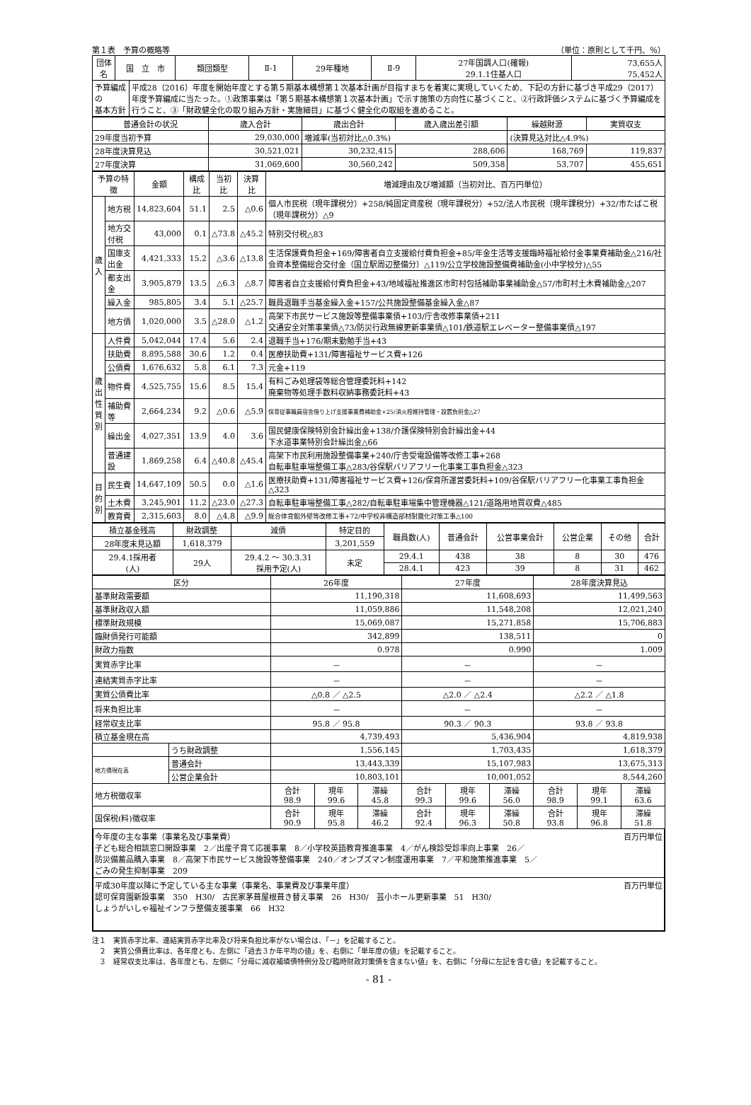第１表　予算の概略等 （単位：原則として千円、％）
| 団体名 | 国 立 市 | | 類団類型 | Ⅱ-1 | 29年種地 | Ⅱ-9 | 27年国調人口(確報) 29.1.1住基人口 | 73,655人 75,452人 |
| --- | --- | --- | --- | --- | --- | --- | --- | --- |
| 予算編成の 基本方針 | | 平成28（2016）年度を開始年度とする第５期基本構想第１次基本計画が目指すまちを着実に実現していくため、下記の方針に基づき平成29（2017）年度予算編成に当たった。①政策事業は「第５期基本構想第１次基本計画」で示す施策の方向性に基づくこと、②行政評価システムに基づく予算編成を行うこと、③「財政健全化の取り組み方針・実施細目」に基づく健全化の取組を進めること。 | | | | | | |
| 普通会計の状況 | 歳入合計 | 歳出合計 | 歳入歳出差引額 | 繰越財源 | 実質収支 |
| --- | --- | --- | --- | --- | --- |
| 29年度当初予算 | 29,030,000 | 増減率(当初対比△0.3%) | | (決算見込対比△4.9%) | |
| 28年度決算見込 | 30,521,021 | 30,232,415 | 288,606 | 168,769 | 119,837 |
| 27年度決算 | 31,069,600 | 30,560,242 | 509,358 | 53,707 | 455,651 |
| 予算の特徴 | | 金額 | 構成比 | 当初比 | 決算比 | 増減理由及び増減額（当初対比、百万円単位） |
| --- | --- | --- | --- | --- | --- | --- |
| 歳 入 | 地方税 | 14,823,604 | 51.1 | 2.5 | △0.6 | 個人市民税（現年課税分）+258/純固定資産税（現年課税分）+52/法人市民税（現年課税分）+32/市たばこ税（現年課税分）△9 |
| | 地方交付税 | 43,000 | 0.1 | △73.8 | △45.2 | 特別交付税△83 |
| | 国庫支出金 | 4,421,333 | 15.2 | △3.6 | △13.8 | 生活保護費負担金+169/障害者自立支援給付費負担金+85/年金生活等支援臨時福祉給付金事業費補助金△216/社会資本整備総合交付金（国立駅周辺整備分）△119/公立学校施設整備費補助金(小中学校分)△55 |
| | 都支出金 | 3,905,879 | 13.5 | △6.3 | △8.7 | 障害者自立支援給付費負担金+43/地域福祉推進区市町村包括補助事業補助金△57/市町村土木費補助金△207 |
| | 繰入金 | 985,805 | 3.4 | 5.1 | △25.7 | 職員退職手当基金繰入金+157/公共施設整備基金繰入金△87 |
| | 地方債 | 1,020,000 | 3.5 | △28.0 | △1.2 | 高架下市民サービス施設等整備事業債+103/庁舎改修事業債+211 交通安全対策事業債△73/防災行政無線更新事業債△101/鉄道駅エレベーター整備事業債△197 |
| 歳 出 性 質 別 | 人件費 | 5,042,044 | 17.4 | 5.6 | 2.4 | 退職手当+176/期末勤勉手当+43 |
| | 扶助費 | 8,895,588 | 30.6 | 1.2 | 0.4 | 医療扶助費+131/障害福祉サービス費+126 |
| | 公債費 | 1,676,632 | 5.8 | 6.1 | 7.3 | 元金+119 |
| | 物件費 | 4,525,755 | 15.6 | 8.5 | 15.4 | 有料ごみ処理袋等総合管理委託料+142 廃棄物等処理手数料収納事務委託料+43 |
| | 補助費等 | 2,664,234 | 9.2 | △0.6 | △5.9 | 保育従事職員宿舎借り上げ支援事業費補助金+25/消火栓維持管理・設置負担金△27 |
| | 繰出金 | 4,027,351 | 13.9 | 4.0 | 3.6 | 国民健康保険特別会計繰出金+138/介護保険特別会計繰出金+44 下水道事業特別会計繰出金△66 |
| | 普通建設 | 1,869,258 | 6.4 | △40.8 | △45.4 | 高架下市民利用施設整備事業+240/庁舎受電設備等改修工事+268 自転車駐車場整備工事△283/谷保駅バリアフリー化事業工事負担金△323 |
| 目 的 別 | 民生費 | 14,647,109 | 50.5 | 0.0 | △1.6 | 医療扶助費+131/障害福祉サービス費+126/保育所運営委託料+109/谷保駅バリアフリー化事業工事負担金△323 |
| | 土木費 | 3,245,901 | 11.2 | △23.0 | △27.3 | 自転車駐車場整備工事△282/自転車駐車場集中管理機器△121/道路用地買収費△485 |
| | 教育費 | 2,315,603 | 8.0 | △4.8 | △9.9 | 総合体育館外壁等改修工事+72/中学校非構造部材耐震化対策工事△100 |
| 積立基金残高 | 財政調整 | 減債 | 特定目的 | 職員数(人) | 普通会計 | 公営事業会計 | 公営企業 | その他 | 合計 |
| --- | --- | --- | --- | --- | --- | --- | --- | --- | --- |
| 28年度末見込額 | 1,618,379 | | 3,201,559 | | | | | | |
| 29.4.1採用者 (人) | 29人 | 29.4.2 ～ 30.3.31 採用予定(人) | 未定 | 29.4.1 | 438 | 38 | 8 | 30 | 476 |
| | | | | 28.4.1 | 423 | 39 | 8 | 31 | 462 |
| 区分 | | 26年度 | | | 27年度 | | | 28年度決算見込 | | |
| --- | --- | --- | --- | --- | --- | --- | --- | --- | --- | --- |
| 基準財政需要額 | | 11,190,318 | | | 11,608,693 | | | 11,499,563 | | |
| 基準財政収入額 | | 11,059,886 | | | 11,548,208 | | | 12,021,240 | | |
| 標準財政規模 | | 15,069,087 | | | 15,271,858 | | | 15,706,883 | | |
| 臨財債発行可能額 | | 342,899 | | | 138,511 | | | 0 | | |
| 財政力指数 | | 0.978 | | | 0.990 | | | 1.009 | | |
| 実質赤字比率 | | － | | | － | | | － | | |
| 連結実質赤字比率 | | － | | | － | | | － | | |
| 実質公債費比率 | | △0.8 ／ △2.5 | | | △2.0 ／ △2.4 | | | △2.2 ／ △1.8 | | |
| 将来負担比率 | | － | | | － | | | － | | |
| 経常収支比率 | | 95.8 ／ 95.8 | | | 90.3 ／ 90.3 | | | 93.8 ／ 93.8 | | |
| 積立基金現在高 | | 4,739,493 | | | 5,436,904 | | | 4,819,938 | | |
| | うち財政調整 | 1,556,145 | | | 1,703,435 | | | 1,618,379 | | |
| 地方債現在高 | 普通会計 | 13,443,339 | | | 15,107,983 | | | 13,675,313 | | |
| | 公営企業会計 | 10,803,101 | | | 10,001,052 | | | 8,544,260 | | |
| 地方税徴収率 | | 合計 98.9 | 現年 99.6 | 滞繰 45.8 | 合計 99.3 | 現年 99.6 | 滞繰 56.0 | 合計 98.9 | 現年 99.1 | 滞繰 63.6 |
| 国保税(料)徴収率 | | 合計 90.9 | 現年 95.8 | 滞繰 46.2 | 合計 92.4 | 現年 96.3 | 滞繰 50.8 | 合計 93.8 | 現年 96.8 | 滞繰 51.8 |
今年度の主な事業（事業名及び事業費） 百万円単位
子ども総合相談窓口開設事業　2／出産子育て応援事業　8／小学校英語教育推進事業　4／がん検診受診率向上事業　26／
防災備蓄品購入事業　8／高架下市民サービス施設等整備事業　240／オンブズマン制度運用事業　7／平和施策推進事業　5／
ごみの発生抑制事業　209
平成30年度以降に予定している主な事業（事業名、事業費及び事業年度） 百万円単位
認可保育園新設事業　350　H30/　古民家茅葺屋根葺き替え事業　26　H30/　芸小ホール更新事業　51　H30/
しょうがいしゃ福祉インフラ整備支援事業　66　H32
注１　実質赤字比率、連結実質赤字比率及び将来負担比率がない場合は、「－」を記載すること。
　２　実質公債費比率は、各年度とも、左側に「過去３か年平均の値」を、右側に「単年度の値」を記載すること。
　３　経常収支比率は、各年度とも、左側に「分母に減収補填債特例分及び臨時財政対策債を含まない値」を、右側に「分母に左記を含む値」を記載すること。
- 81 -